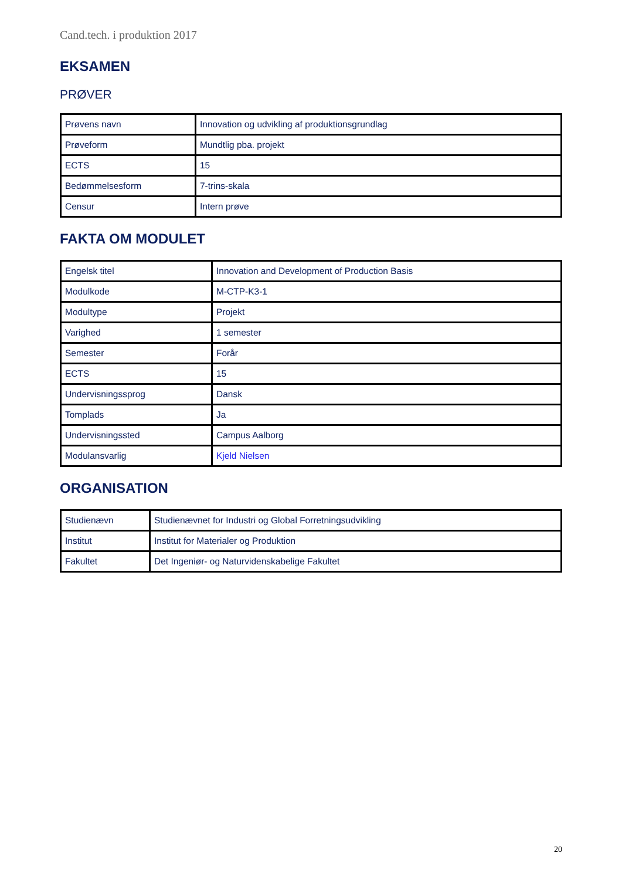Cand.tech. i produktion 2017
EKSAMEN
PRØVER
| Prøvens navn | Innovation og udvikling af produktionsgrundlag |
| Prøveform | Mundtlig pba. projekt |
| ECTS | 15 |
| Bedømmelsesform | 7-trins-skala |
| Censur | Intern prøve |
FAKTA OM MODULET
| Engelsk titel | Innovation and Development of Production Basis |
| Modulkode | M-CTP-K3-1 |
| Modultype | Projekt |
| Varighed | 1 semester |
| Semester | Forår |
| ECTS | 15 |
| Undervisningssprog | Dansk |
| Tomplads | Ja |
| Undervisningssted | Campus Aalborg |
| Modulansvarlig | Kjeld Nielsen |
ORGANISATION
| Studienævn | Studienævnet for Industri og Global Forretningsudvikling |
| Institut | Institut for Materialer og Produktion |
| Fakultet | Det Ingeniør- og Naturvidenskabelige Fakultet |
20